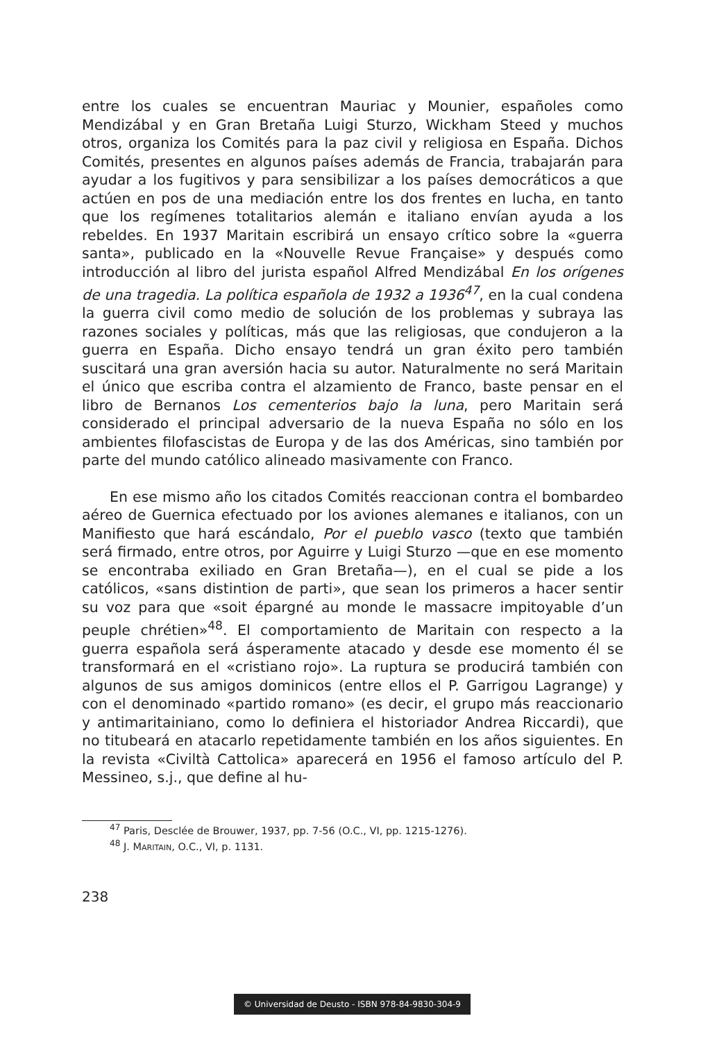entre los cuales se encuentran Mauriac y Mounier, españoles como Mendizábal y en Gran Bretaña Luigi Sturzo, Wickham Steed y muchos otros, organiza los Comités para la paz civil y religiosa en España. Dichos Comités, presentes en algunos países además de Francia, trabajarán para ayudar a los fugitivos y para sensibilizar a los países democráticos a que actúen en pos de una mediación entre los dos frentes en lucha, en tanto que los regímenes totalitarios alemán e italiano envían ayuda a los rebeldes. En 1937 Maritain escribirá un ensayo crítico sobre la «guerra santa», publicado en la «Nouvelle Revue Française» y después como introducción al libro del jurista español Alfred Mendizábal En los orígenes de una tragedia. La política española de 1932 a 1936<sup>47</sup>, en la cual condena la guerra civil como medio de solución de los problemas y subraya las razones sociales y políticas, más que las religiosas, que condujeron a la guerra en España. Dicho ensayo tendrá un gran éxito pero también suscitará una gran aversión hacia su autor. Naturalmente no será Maritain el único que escriba contra el alzamiento de Franco, baste pensar en el libro de Bernanos Los cementerios bajo la luna, pero Maritain será considerado el principal adversario de la nueva España no sólo en los ambientes filofascistas de Europa y de las dos Américas, sino también por parte del mundo católico alineado masivamente con Franco.
En ese mismo año los citados Comités reaccionan contra el bombardeo aéreo de Guernica efectuado por los aviones alemanes e italianos, con un Manifiesto que hará escándalo, Por el pueblo vasco (texto que también será firmado, entre otros, por Aguirre y Luigi Sturzo —que en ese momento se encontraba exiliado en Gran Bretaña—), en el cual se pide a los católicos, «sans distintion de parti», que sean los primeros a hacer sentir su voz para que «soit épargné au monde le massacre impitoyable d’un peuple chrétien»<sup>48</sup>. El comportamiento de Maritain con respecto a la guerra española será ásperamente atacado y desde ese momento él se transformará en el «cristiano rojo». La ruptura se producirá también con algunos de sus amigos dominicos (entre ellos el P. Garrigou Lagrange) y con el denominado «partido romano» (es decir, el grupo más reaccionario y antimaritainiano, como lo definiera el historiador Andrea Riccardi), que no titubeará en atacarlo repetidamente también en los años siguientes. En la revista «Civiltà Cattolica» aparecerá en 1956 el famoso artículo del P. Messineo, s.j., que define al hu-
<sup>47</sup> Paris, Desclée de Brouwer, 1937, pp. 7-56 (O.C., VI, pp. 1215-1276).
<sup>48</sup> J. MARITAIN, O.C., VI, p. 1131.
238
© Universidad de Deusto - ISBN 978-84-9830-304-9